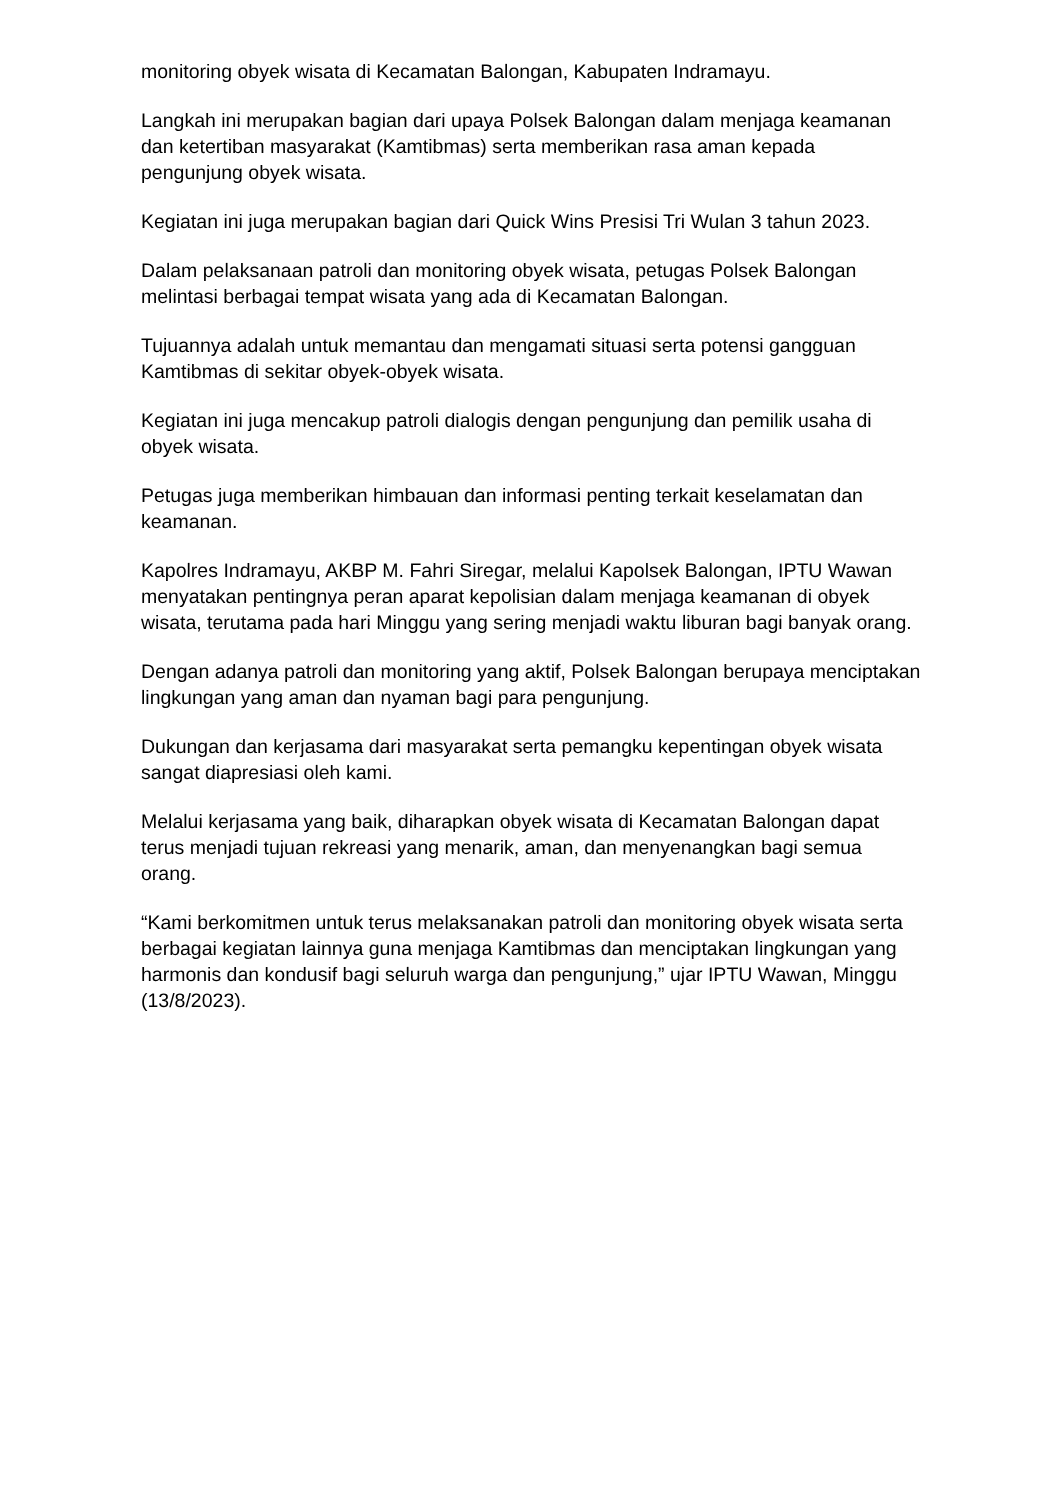monitoring obyek wisata di Kecamatan Balongan, Kabupaten Indramayu.
Langkah ini merupakan bagian dari upaya Polsek Balongan dalam menjaga keamanan dan ketertiban masyarakat (Kamtibmas) serta memberikan rasa aman kepada pengunjung obyek wisata.
Kegiatan ini juga merupakan bagian dari Quick Wins Presisi Tri Wulan 3 tahun 2023.
Dalam pelaksanaan patroli dan monitoring obyek wisata, petugas Polsek Balongan melintasi berbagai tempat wisata yang ada di Kecamatan Balongan.
Tujuannya adalah untuk memantau dan mengamati situasi serta potensi gangguan Kamtibmas di sekitar obyek-obyek wisata.
Kegiatan ini juga mencakup patroli dialogis dengan pengunjung dan pemilik usaha di obyek wisata.
Petugas juga memberikan himbauan dan informasi penting terkait keselamatan dan keamanan.
Kapolres Indramayu, AKBP M. Fahri Siregar, melalui Kapolsek Balongan, IPTU Wawan menyatakan pentingnya peran aparat kepolisian dalam menjaga keamanan di obyek wisata, terutama pada hari Minggu yang sering menjadi waktu liburan bagi banyak orang.
Dengan adanya patroli dan monitoring yang aktif, Polsek Balongan berupaya menciptakan lingkungan yang aman dan nyaman bagi para pengunjung.
Dukungan dan kerjasama dari masyarakat serta pemangku kepentingan obyek wisata sangat diapresiasi oleh kami.
Melalui kerjasama yang baik, diharapkan obyek wisata di Kecamatan Balongan dapat terus menjadi tujuan rekreasi yang menarik, aman, dan menyenangkan bagi semua orang.
“Kami berkomitmen untuk terus melaksanakan patroli dan monitoring obyek wisata serta berbagai kegiatan lainnya guna menjaga Kamtibmas dan menciptakan lingkungan yang harmonis dan kondusif bagi seluruh warga dan pengunjung,” ujar IPTU Wawan, Minggu (13/8/2023).